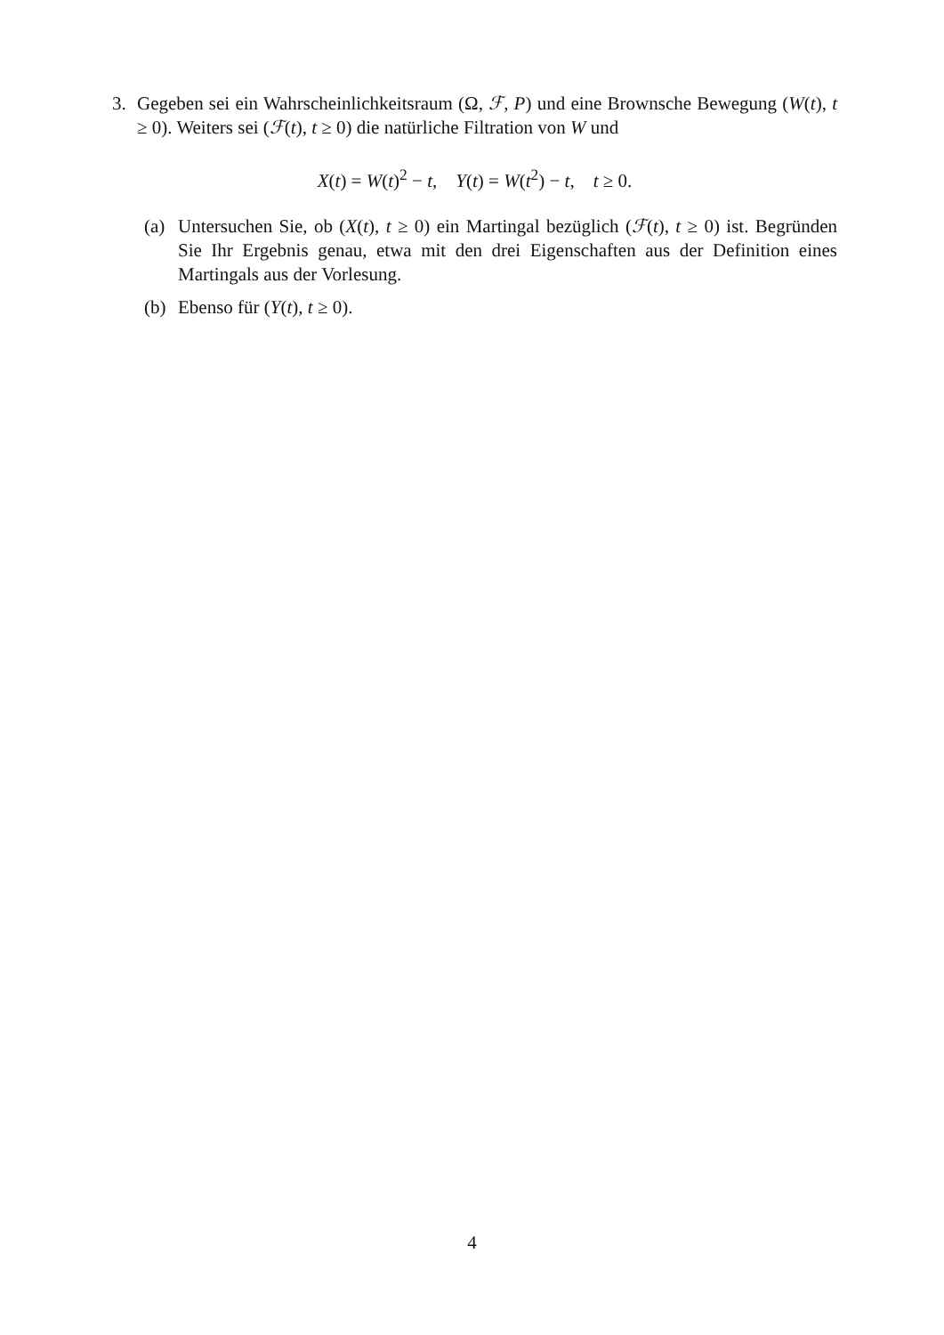3. Gegeben sei ein Wahrscheinlichkeitsraum (Ω, ℱ, P) und eine Brownsche Bewegung (W(t), t ≥ 0). Weiters sei (ℱ(t), t ≥ 0) die natürliche Filtration von W und
X(t) = W(t)<sup>2</sup> − t, Y(t) = W(t<sup>2</sup>) − t, t ≥ 0.
(a) Untersuchen Sie, ob (X(t), t ≥ 0) ein Martingal bezüglich (ℱ(t), t ≥ 0) ist. Begründen Sie Ihr Ergebnis genau, etwa mit den drei Eigenschaften aus der Definition eines Martingals aus der Vorlesung.
(b) Ebenso für (Y(t), t ≥ 0).
4